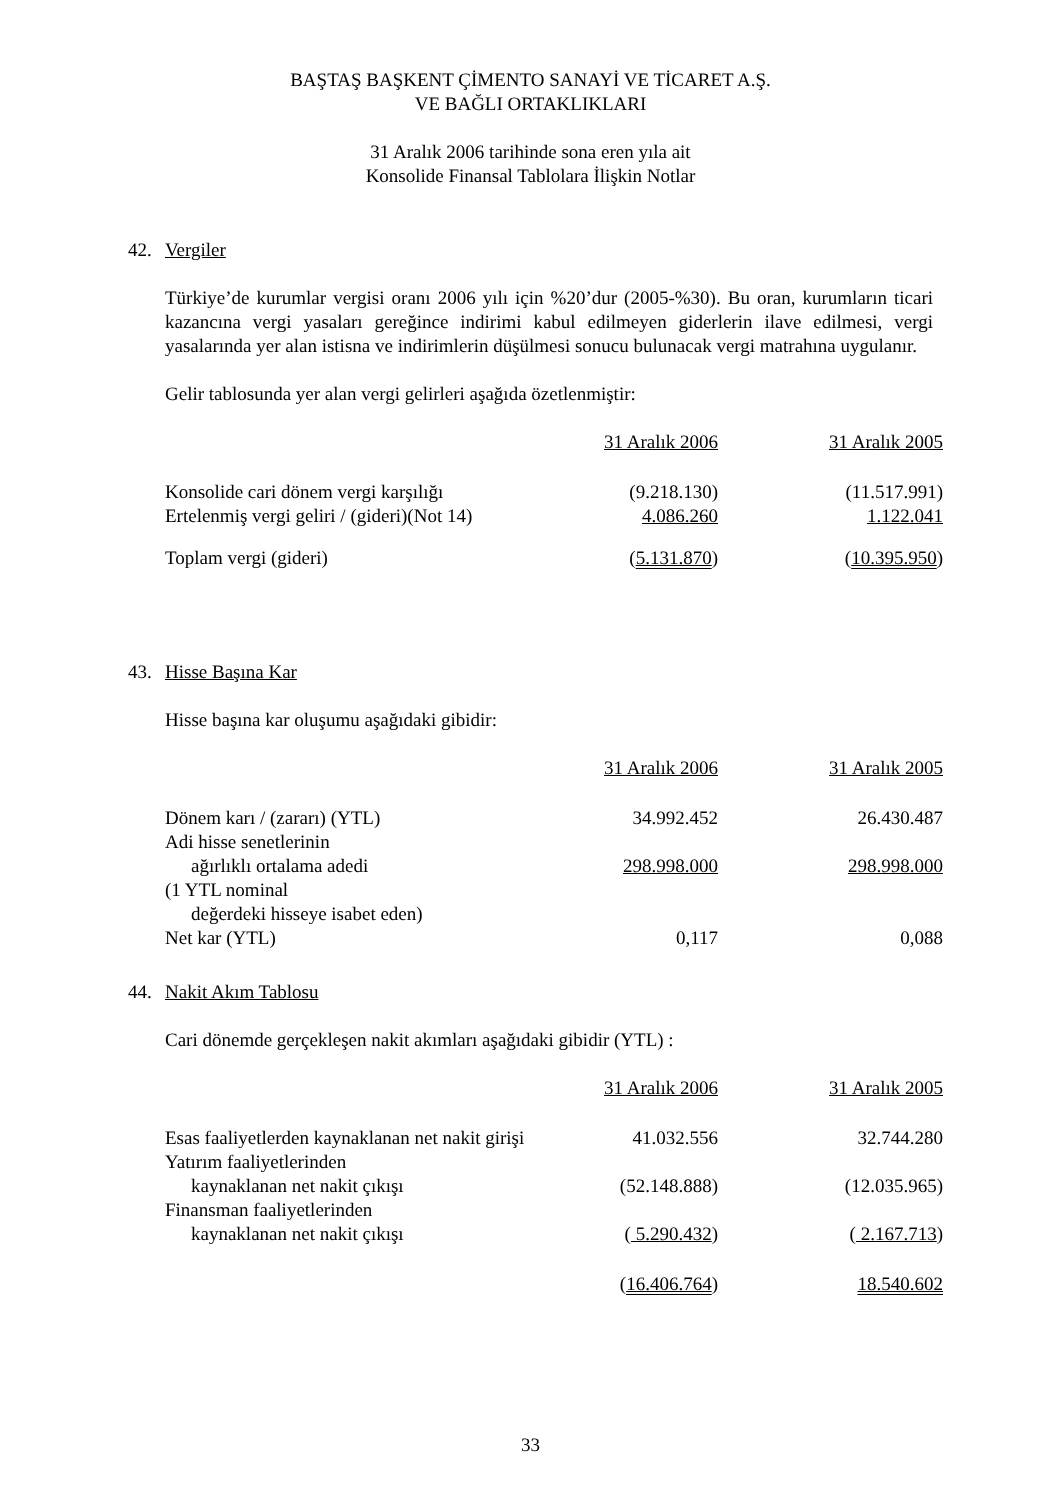BAŞTAŞ BAŞKENT ÇİMENTO SANAYİ VE TİCARET A.Ş.
VE BAĞLI ORTAKLIKLARI
31 Aralık 2006 tarihinde sona eren yıla ait
Konsolide Finansal Tablolara İlişkin Notlar
42. Vergiler
Türkiye’de kurumlar vergisi oranı 2006 yılı için %20’dur (2005-%30). Bu oran, kurumların ticari kazancına vergi yasaları gereğince indirimi kabul edilmeyen giderlerin ilave edilmesi, vergi yasalarında yer alan istisna ve indirimlerin düşülmesi sonucu bulunacak vergi matrahına uygulanır.
Gelir tablosunda yer alan vergi gelirleri aşağıda özetlenmiştir:
| | 31 Aralık 2006 | | 31 Aralık 2005 |
| Konsolide cari dönem vergi karşılığı | (9.218.130) | | (11.517.991) |
| Ertelenmiş vergi geliri / (gideri)(Not 14) | 4.086.260 | | 1.122.041 |
| Toplam vergi (gideri) | ( 5.131.870 ) | | ( 10.395.950 ) |
43. Hisse Başına Kar
Hisse başına kar oluşumu aşağıdaki gibidir:
| | 31 Aralık 2006 | | 31 Aralık 2005 |
| Dönem karı / (zararı) (YTL) | 34.992.452 | | 26.430.487 |
| Adi hisse senetlerinin | | | |
| ağırlıklı ortalama adedi | 298.998.000 | | 298.998.000 |
| (1 YTL nominal | | | |
| değerdeki hisseye isabet eden) | | | |
| Net kar (YTL) | 0,117 | | 0,088 |
44. Nakit Akım Tablosu
Cari dönemde gerçekleşen nakit akımları aşağıdaki gibidir (YTL) :
| | 31 Aralık 2006 | | 31 Aralık 2005 |
| Esas faaliyetlerden kaynaklanan net nakit girişi | 41.032.556 | | 32.744.280 |
| Yatırım faaliyetlerinden | | | |
| kaynaklanan net nakit çıkışı | (52.148.888) | | (12.035.965) |
| Finansman faaliyetlerinden | | | |
| kaynaklanan net nakit çıkışı | ( 5.290.432 ) | | ( 2.167.713 ) |
| | ( 16.406.764 ) | | 18.540.602 |
33